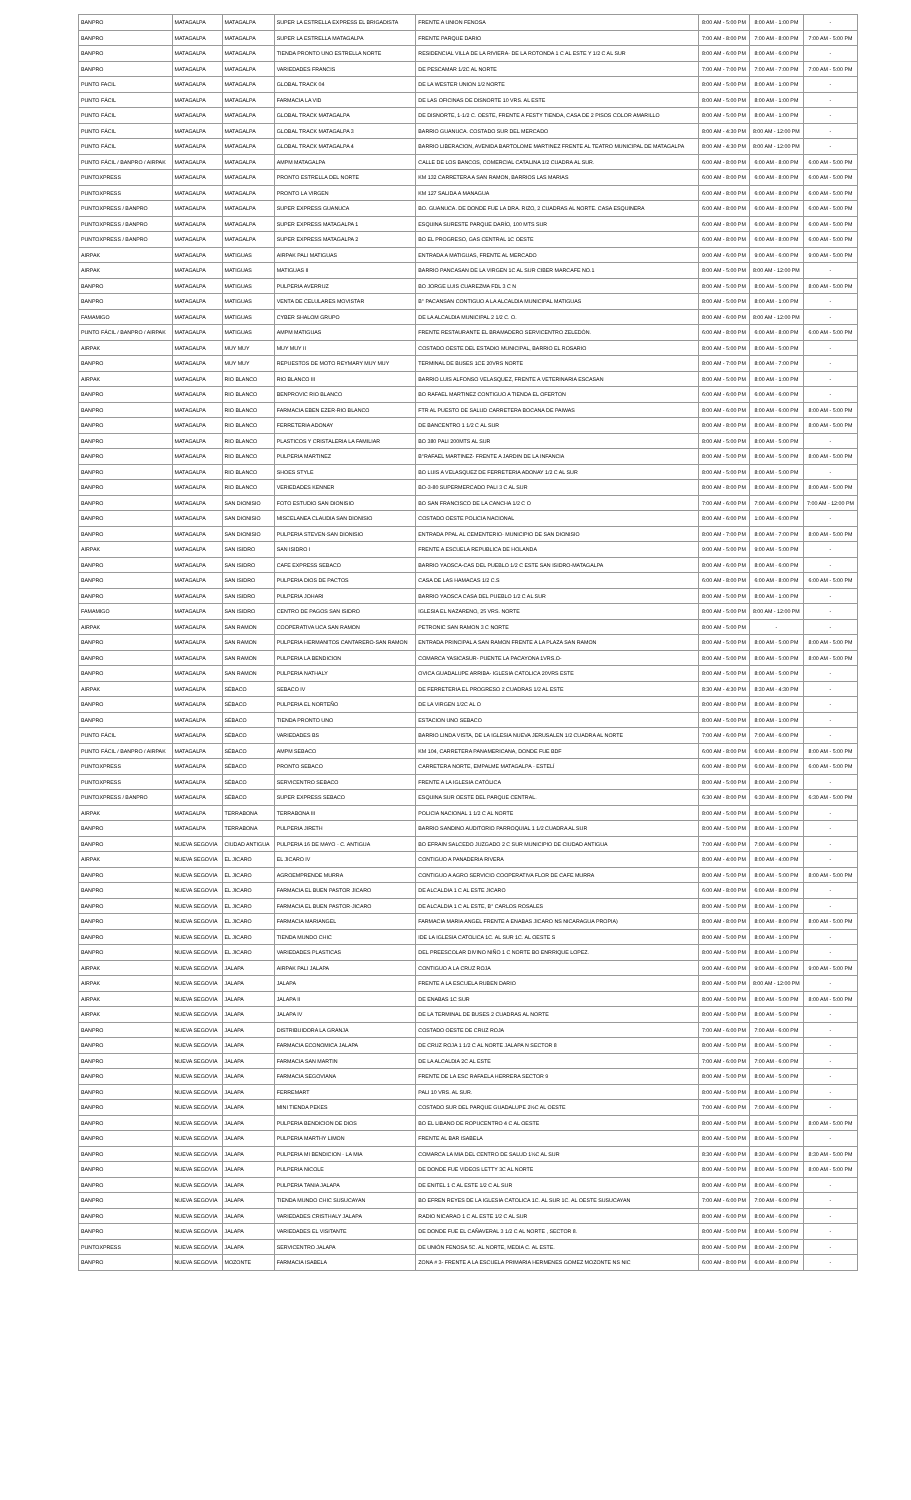| BANPRO | MATAGALPA | MATAGALPA | SUPER LA ESTRELLA EXPRESS EL BRIGADISTA | FRENTE A UNION FENOSA | 8:00 AM - 5:00 PM | 8:00 AM - 1:00 PM | - |
| BANPRO | MATAGALPA | MATAGALPA | SUPER LA ESTRELLA MATAGALPA | FRENTE PARQUE DARIO | 7:00 AM - 8:00 PM | 7:00 AM - 8:00 PM | 7:00 AM - 5:00 PM |
| BANPRO | MATAGALPA | MATAGALPA | TIENDA PRONTO UNO ESTRELLA NORTE | RESIDENCIAL VILLA DE LA RIVIERA- DE LA ROTONDA 1 C AL ESTE Y 1/2 C AL SUR | 8:00 AM - 6:00 PM | 8:00 AM - 6:00 PM | - |
| BANPRO | MATAGALPA | MATAGALPA | VARIEDADES FRANCIS | DE PESCAMAR 1/2C AL NORTE | 7:00 AM - 7:00 PM | 7:00 AM - 7:00 PM | 7:00 AM - 5:00 PM |
| PUNTO FACIL | MATAGALPA | MATAGALPA | GLOBAL TRACK 04 | DE LA WESTER UNION 1/2 NORTE | 8:00 AM - 5:00 PM | 8:00 AM - 1:00 PM | - |
| PUNTO FÁCIL | MATAGALPA | MATAGALPA | FARMACIA LA VID | DE LAS OFICINAS DE DISNORTE 10 VRS. AL ESTE | 8:00 AM - 5:00 PM | 8:00 AM - 1:00 PM | - |
| PUNTO FÁCIL | MATAGALPA | MATAGALPA | GLOBAL TRACK MATAGALPA | DE DISNORTE, 1-1/2 C. OESTE, FRENTE A FESTY TIENDA, CASA DE 2 PISOS COLOR AMARILLO | 8:00 AM - 5:00 PM | 8:00 AM - 1:00 PM | - |
| PUNTO FÁCIL | MATAGALPA | MATAGALPA | GLOBAL TRACK MATAGALPA 3 | BARRIO GUANUCA. COSTADO SUR DEL MERCADO | 8:00 AM - 4:30 PM | 8:00 AM - 12:00 PM | - |
| PUNTO FÁCIL | MATAGALPA | MATAGALPA | GLOBAL TRACK MATAGALPA 4 | BARRIO LIBERACION, AVENIDA BARTOLOME MARTINEZ FRENTE AL TEATRO MUNICIPAL DE MATAGALPA | 8:00 AM - 4:30 PM | 8:00 AM - 12:00 PM | - |
| PUNTO FÁCIL / BANPRO / AIRPAK | MATAGALPA | MATAGALPA | AMPM MATAGALPA | CALLE DE LOS BANCOS, COMERCIAL CATALINA 1/2 CUADRA AL SUR. | 6:00 AM - 8:00 PM | 6:00 AM - 8:00 PM | 6:00 AM - 5:00 PM |
| PUNTOXPRESS | MATAGALPA | MATAGALPA | PRONTO ESTRELLA DEL NORTE | KM 132 CARRETERA A SAN RAMON, BARRIOS LAS MARIAS | 6:00 AM - 8:00 PM | 6:00 AM - 8:00 PM | 6:00 AM - 5:00 PM |
| PUNTOXPRESS | MATAGALPA | MATAGALPA | PRONTO LA VIRGEN | KM 127 SALIDA A MANAGUA | 6:00 AM - 8:00 PM | 6:00 AM - 8:00 PM | 6:00 AM - 5:00 PM |
| PUNTOXPRESS / BANPRO | MATAGALPA | MATAGALPA | SUPER EXPRESS GUANUCA | BO. GUANUCA. DE DONDE FUE LA DRA. RIZO, 2 CUADRAS AL NORTE. CASA ESQUINERA | 6:00 AM - 8:00 PM | 6:00 AM - 8:00 PM | 6:00 AM - 5:00 PM |
| PUNTOXPRESS / BANPRO | MATAGALPA | MATAGALPA | SUPER EXPRESS MATAGALPA 1 | ESQUINA SURESTE PARQUE DARÍO, 100 MTS SUR | 6:00 AM - 8:00 PM | 6:00 AM - 8:00 PM | 6:00 AM - 5:00 PM |
| PUNTOXPRESS / BANPRO | MATAGALPA | MATAGALPA | SUPER EXPRESS MATAGALPA 2 | BO EL PROGRESO, GAS CENTRAL 1C OESTE | 6:00 AM - 8:00 PM | 6:00 AM - 8:00 PM | 6:00 AM - 5:00 PM |
| AIRPAK | MATAGALPA | MATIGUAS | AIRPAK PALI MATIGUAS | ENTRADA A MATIGUAS, FRENTE AL MERCADO | 9:00 AM - 6:00 PM | 9:00 AM - 6:00 PM | 9:00 AM - 5:00 PM |
| AIRPAK | MATAGALPA | MATIGUAS | MATIGUAS II | BARRIO PANCASAN DE LA VIRGEN 1C AL SUR CIBER MARCAFE NO.1 | 8:00 AM - 5:00 PM | 8:00 AM - 12:00 PM | - |
| BANPRO | MATAGALPA | MATIGUAS | PULPERIA AVERRUZ | BO JORGE LUIS CUAREZMA FDL 3 C N | 8:00 AM - 5:00 PM | 8:00 AM - 5:00 PM | 8:00 AM - 5:00 PM |
| BANPRO | MATAGALPA | MATIGUAS | VENTA DE CELULARES MOVISTAR | B° PACANSAN CONTIGUO A LA ALCALDIA MUNICIPAL MATIGUAS | 8:00 AM - 5:00 PM | 8:00 AM - 1:00 PM | - |
| FAMAMIGO | MATAGALPA | MATIGUAS | CYBER SHALOM GRUPO | DE LA ALCALDIA MUNICIPAL 2 1/2 C. O. | 8:00 AM - 6:00 PM | 8:00 AM - 12:00 PM | - |
| PUNTO FÁCIL / BANPRO / AIRPAK | MATAGALPA | MATIGUAS | AMPM MATIGUAS | FRENTE RESTAURANTE EL BRAMADERO SERVICENTRO ZELEDÓN. | 6:00 AM - 8:00 PM | 6:00 AM - 8:00 PM | 6:00 AM - 5:00 PM |
| AIRPAK | MATAGALPA | MUY MUY | MUY MUY II | COSTADO OESTE DEL ESTADIO MUNICIPAL, BARRIO EL ROSARIO | 8:00 AM - 5:00 PM | 8:00 AM - 5:00 PM | - |
| BANPRO | MATAGALPA | MUY MUY | REPUESTOS DE MOTO REYMARY MUY MUY | TERMINAL DE BUSES 1CE 20VRS NORTE | 8:00 AM - 7:00 PM | 8:00 AM - 7:00 PM | - |
| AIRPAK | MATAGALPA | RIO BLANCO | RIO BLANCO III | BARRIO LUIS ALFONSO VELASQUEZ, FRENTE A VETERINARIA ESCASAN | 8:00 AM - 5:00 PM | 8:00 AM - 1:00 PM | - |
| BANPRO | MATAGALPA | RIO BLANCO | BENPROVIC RIO BLANCO | BO RAFAEL MARTINEZ CONTIGUO A TIENDA EL OFERTON | 6:00 AM - 6:00 PM | 6:00 AM - 6:00 PM | - |
| BANPRO | MATAGALPA | RIO BLANCO | FARMACIA EBEN EZER-RIO BLANCO | FTR AL PUESTO DE SALUD CARRETERA BOCANA DE PAIWAS | 8:00 AM - 6:00 PM | 8:00 AM - 6:00 PM | 8:00 AM - 5:00 PM |
| BANPRO | MATAGALPA | RIO BLANCO | FERRETERIA ADONAY | DE BANCENTRO 1 1/2 C AL SUR | 8:00 AM - 8:00 PM | 8:00 AM - 8:00 PM | 8:00 AM - 5:00 PM |
| BANPRO | MATAGALPA | RIO BLANCO | PLASTICOS Y CRISTALERIA LA FAMILIAR | BO 380 PALI 200MTS AL SUR | 8:00 AM - 5:00 PM | 8:00 AM - 5:00 PM | - |
| BANPRO | MATAGALPA | RIO BLANCO | PULPERIA MARTINEZ | B°RAFAEL MARTINEZ- FRENTE A JARDIN DE LA INFANCIA | 8:00 AM - 5:00 PM | 8:00 AM - 5:00 PM | 8:00 AM - 5:00 PM |
| BANPRO | MATAGALPA | RIO BLANCO | SHOES STYLE | BO LUIS A VELASQUEZ DE FERRETERIA ADONAY 1/2 C AL SUR | 8:00 AM - 5:00 PM | 8:00 AM - 5:00 PM | - |
| BANPRO | MATAGALPA | RIO BLANCO | VERIEDADES KENNER | BO-3-80 SUPERMERCADO PALI 3 C AL SUR | 8:00 AM - 8:00 PM | 8:00 AM - 8:00 PM | 8:00 AM - 5:00 PM |
| BANPRO | MATAGALPA | SAN DIONISIO | FOTO ESTUDIO SAN DIONISIO | BO SAN FRANCISCO DE LA CANCHA 1/2 C O | 7:00 AM - 6:00 PM | 7:00 AM - 6:00 PM | 7:00 AM - 12:00 PM |
| BANPRO | MATAGALPA | SAN DIONISIO | MISCELANEA CLAUDIA SAN DIONISIO | COSTADO OESTE POLICIA NACIONAL | 8:00 AM - 6:00 PM | 1:00 AM - 6:00 PM | - |
| BANPRO | MATAGALPA | SAN DIONISIO | PULPERIA STEVEN-SAN DIONISIO | ENTRADA PPAL AL CEMENTERIO- MUNICIPIO DE SAN DIONISIO | 8:00 AM - 7:00 PM | 8:00 AM - 7:00 PM | 8:00 AM - 5:00 PM |
| AIRPAK | MATAGALPA | SAN ISIDRO | SAN ISIDRO I | FRENTE A ESCUELA REPUBLICA DE HOLANDA | 9:00 AM - 5:00 PM | 9:00 AM - 5:00 PM | - |
| BANPRO | MATAGALPA | SAN ISIDRO | CAFE EXPRESS SEBACO | BARRIO YAOSCA-CAS DEL PUEBLO 1/2 C ESTE SAN ISIDRO-MATAGALPA | 8:00 AM - 6:00 PM | 8:00 AM - 6:00 PM | - |
| BANPRO | MATAGALPA | SAN ISIDRO | PULPERIA DIOS DE PACTOS | CASA DE LAS HAMACAS 1/2 C.S | 6:00 AM - 8:00 PM | 6:00 AM - 8:00 PM | 6:00 AM - 5:00 PM |
| BANPRO | MATAGALPA | SAN ISIDRO | PULPERIA JOHARI | BARRIO YAOSCA CASA DEL PUEBLO 1/2 C AL SUR | 8:00 AM - 5:00 PM | 8:00 AM - 1:00 PM | - |
| FAMAMIGO | MATAGALPA | SAN ISIDRO | CENTRO DE PAGOS SAN ISIDRO | IGLESIA EL NAZARENO, 25 VRS. NORTE | 8:00 AM - 5:00 PM | 8:00 AM - 12:00 PM | - |
| AIRPAK | MATAGALPA | SAN RAMON | COOPERATIVA UCA SAN RAMON | PETRONIC SAN RAMON 3 C NORTE | 8:00 AM - 5:00 PM | - | - |
| BANPRO | MATAGALPA | SAN RAMON | PULPERIA HERMANITOS CANTARERO-SAN RAMON | ENTRADA PRINCIPAL A SAN RAMON FRENTE A LA PLAZA SAN RAMON | 8:00 AM - 5:00 PM | 8:00 AM - 5:00 PM | 8:00 AM - 5:00 PM |
| BANPRO | MATAGALPA | SAN RAMON | PULPERIA LA BENDICION | COMARCA YASICASUR- PUENTE LA PACAYONA 1VRS.O- | 8:00 AM - 5:00 PM | 8:00 AM - 5:00 PM | 8:00 AM - 5:00 PM |
| BANPRO | MATAGALPA | SAN RAMON | PULPERIA NATHALY | OVICA GUADALUPE ARRIBA- IGLESIA CATOLICA 20VRS ESTE | 8:00 AM - 5:00 PM | 8:00 AM - 5:00 PM | - |
| AIRPAK | MATAGALPA | SÉBACO | SEBACO IV | DE FERRETERIA EL PROGRESO 2 CUADRAS 1/2 AL ESTE | 8:30 AM - 4:30 PM | 8:30 AM - 4:30 PM | - |
| BANPRO | MATAGALPA | SÉBACO | PULPERIA EL NORTEÑO | DE LA VIRGEN 1/2C AL O | 8:00 AM - 8:00 PM | 8:00 AM - 8:00 PM | - |
| BANPRO | MATAGALPA | SÉBACO | TIENDA PRONTO UNO | ESTACION UNO SEBACO | 8:00 AM - 5:00 PM | 8:00 AM - 1:00 PM | - |
| PUNTO FÁCIL | MATAGALPA | SÉBACO | VARIEDADES BS | BARRIO LINDA VISTA, DE LA IGLESIA NUEVA JERUSALEN 1/2 CUADRA AL NORTE | 7:00 AM - 6:00 PM | 7:00 AM - 6:00 PM | - |
| PUNTO FÁCIL / BANPRO / AIRPAK | MATAGALPA | SÉBACO | AMPM SEBACO | KM 104, CARRETERA PANAMERICANA, DONDE FUE BDF | 6:00 AM - 8:00 PM | 6:00 AM - 8:00 PM | 8:00 AM - 5:00 PM |
| PUNTOXPRESS | MATAGALPA | SÉBACO | PRONTO SEBACO | CARRETERA NORTE, EMPALME MATAGALPA - ESTELÍ | 6:00 AM - 8:00 PM | 6:00 AM - 8:00 PM | 6:00 AM - 5:00 PM |
| PUNTOXPRESS | MATAGALPA | SÉBACO | SERVICENTRO SEBACO | FRENTE A LA IGLESIA CATÓLICA | 8:00 AM - 5:00 PM | 8:00 AM - 2:00 PM | - |
| PUNTOXPRESS / BANPRO | MATAGALPA | SÉBACO | SUPER EXPRESS SEBACO | ESQUINA SUR OESTE DEL PARQUE CENTRAL. | 6:30 AM - 8:00 PM | 6:30 AM - 8:00 PM | 6:30 AM - 5:00 PM |
| AIRPAK | MATAGALPA | TERRABONA | TERRABONA III | POLICIA NACIONAL 1 1/2 C AL NORTE | 8:00 AM - 5:00 PM | 8:00 AM - 5:00 PM | - |
| BANPRO | MATAGALPA | TERRABONA | PULPERIA JIRETH | BARRIO SANDINO AUDITORIO PARROQUIAL 1 1/2 CUADRA AL SUR | 8:00 AM - 5:00 PM | 8:00 AM - 1:00 PM | - |
| BANPRO | NUEVA SEGOVIA | CIUDAD ANTIGUA | PULPERIA 16 DE MAYO - C. ANTIGUA | BO EFRAIN SALCEDO JUZGADO 2 C SUR MUNICIPIO DE CIUDAD ANTIGUA | 7:00 AM - 6:00 PM | 7:00 AM - 6:00 PM | - |
| AIRPAK | NUEVA SEGOVIA | EL JICARO | EL JICARO IV | CONTIGUO A PANADERIA RIVERA | 8:00 AM - 4:00 PM | 8:00 AM - 4:00 PM | - |
| BANPRO | NUEVA SEGOVIA | EL JICARO | AGROEMPRENDE MURRA | CONTIGUO A AGRO SERVICIO COOPERATIVA FLOR DE CAFE MURRA | 8:00 AM - 5:00 PM | 8:00 AM - 5:00 PM | 8:00 AM - 5:00 PM |
| BANPRO | NUEVA SEGOVIA | EL JICARO | FARMACIA EL BUEN PASTOR JICARO | DE ALCALDIA 1 C AL ESTE JICARO | 6:00 AM - 8:00 PM | 6:00 AM - 8:00 PM | - |
| BANPRO | NUEVA SEGOVIA | EL JICARO | FARMACIA EL BUEN PASTOR-JICARO | DE ALCALDIA 1 C AL ESTE, B° CARLOS ROSALES | 8:00 AM - 5:00 PM | 8:00 AM - 1:00 PM | - |
| BANPRO | NUEVA SEGOVIA | EL JICARO | FARMACIA MARIANGEL | FARMACIA MARIA ANGEL FRENTE A ENABAS JICARO NS NICARAGUA PROPIA) | 8:00 AM - 8:00 PM | 8:00 AM - 8:00 PM | 8:00 AM - 5:00 PM |
| BANPRO | NUEVA SEGOVIA | EL JICARO | TIENDA MUNDO CHIC | IDE LA IGLESIA CATOLICA 1C. AL SUR 1C. AL OESTE S | 8:00 AM - 5:00 PM | 8:00 AM - 1:00 PM | - |
| BANPRO | NUEVA SEGOVIA | EL JICARO | VARIEDADES PLASTICAS | DEL PREESCOLAR DIVINO NIÑO 1 C NORTE BO ENRRIQUE LOPEZ. | 8:00 AM - 5:00 PM | 8:00 AM - 1:00 PM | - |
| AIRPAK | NUEVA SEGOVIA | JALAPA | AIRPAK PALI JALAPA | CONTIGUO A LA CRUZ ROJA | 9:00 AM - 6:00 PM | 9:00 AM - 6:00 PM | 9:00 AM - 5:00 PM |
| AIRPAK | NUEVA SEGOVIA | JALAPA | JALAPA | FRENTE A LA ESCUELA RUBEN DARIO | 8:00 AM - 5:00 PM | 8:00 AM - 12:00 PM | - |
| AIRPAK | NUEVA SEGOVIA | JALAPA | JALAPA II | DE ENABAS 1C SUR | 8:00 AM - 5:00 PM | 8:00 AM - 5:00 PM | 8:00 AM - 5:00 PM |
| AIRPAK | NUEVA SEGOVIA | JALAPA | JALAPA IV | DE LA TERMINAL DE BUSES 2 CUADRAS AL NORTE | 8:00 AM - 5:00 PM | 8:00 AM - 5:00 PM | - |
| BANPRO | NUEVA SEGOVIA | JALAPA | DISTRIBUIDORA LA GRANJA | COSTADO OESTE DE CRUZ ROJA | 7:00 AM - 6:00 PM | 7:00 AM - 6:00 PM | - |
| BANPRO | NUEVA SEGOVIA | JALAPA | FARMACIA ECONOMICA JALAPA | DE CRUZ ROJA 1 1/2 C AL NORTE JALAPA N SECTOR 8 | 8:00 AM - 5:00 PM | 8:00 AM - 5:00 PM | - |
| BANPRO | NUEVA SEGOVIA | JALAPA | FARMACIA SAN MARTIN | DE LA ALCALDIA 2C AL ESTE | 7:00 AM - 6:00 PM | 7:00 AM - 6:00 PM | - |
| BANPRO | NUEVA SEGOVIA | JALAPA | FARMACIA SEGOVIANA | FRENTE DE LA ESC RAFAELA HERRERA SECTOR 9 | 8:00 AM - 5:00 PM | 8:00 AM - 5:00 PM | - |
| BANPRO | NUEVA SEGOVIA | JALAPA | FERREMART | PALI 10 VRS. AL SUR. | 8:00 AM - 5:00 PM | 8:00 AM - 1:00 PM | - |
| BANPRO | NUEVA SEGOVIA | JALAPA | MINI TIENDA PEKES | COSTADO SUR DEL PARQUE GUADALUPE 2½C AL OESTE | 7:00 AM - 6:00 PM | 7:00 AM - 6:00 PM | - |
| BANPRO | NUEVA SEGOVIA | JALAPA | PULPERIA BENDICION DE DIOS | BO EL LIBANO DE ROPUCENTRO 4 C AL OESTE | 8:00 AM - 5:00 PM | 8:00 AM - 5:00 PM | 8:00 AM - 5:00 PM |
| BANPRO | NUEVA SEGOVIA | JALAPA | PULPERIA MARTHY LIMON | FRENTE AL BAR ISABELA | 8:00 AM - 5:00 PM | 8:00 AM - 5:00 PM | - |
| BANPRO | NUEVA SEGOVIA | JALAPA | PULPERIA MI BENDICION - LA MIA | COMARCA LA MIA DEL CENTRO DE SALUD 1½C AL SUR | 8:30 AM - 6:00 PM | 8:30 AM - 6:00 PM | 8:30 AM - 5:00 PM |
| BANPRO | NUEVA SEGOVIA | JALAPA | PULPERIA NICOLE | DE DONDE FUE VIDEOS LETTY 3C AL NORTE | 8:00 AM - 5:00 PM | 8:00 AM - 5:00 PM | 8:00 AM - 5:00 PM |
| BANPRO | NUEVA SEGOVIA | JALAPA | PULPERIA TANIA JALAPA | DE ENITEL 1 C AL ESTE 1/2 C AL SUR | 8:00 AM - 6:00 PM | 8:00 AM - 6:00 PM | - |
| BANPRO | NUEVA SEGOVIA | JALAPA | TIENDA MUNDO CHIC SUSUCAYAN | BO EFREN REYES DE LA IGLESIA CATOLICA 1C. AL SUR 1C. AL OESTE SUSUCAYAN | 7:00 AM - 6:00 PM | 7:00 AM - 6:00 PM | - |
| BANPRO | NUEVA SEGOVIA | JALAPA | VARIEDADES CRISTHALY JALAPA | RADIO NICARAO 1 C AL ESTE 1/2 C AL SUR | 8:00 AM - 6:00 PM | 8:00 AM - 6:00 PM | - |
| BANPRO | NUEVA SEGOVIA | JALAPA | VARIEDADES EL VISITANTE | DE DONDE FUE EL CAÑAVERAL 3 1/2 C AL NORTE , SECTOR 8. | 8:00 AM - 5:00 PM | 8:00 AM - 5:00 PM | - |
| PUNTOXPRESS | NUEVA SEGOVIA | JALAPA | SERVICENTRO JALAPA | DE UNIÓN FENOSA 5C. AL NORTE, MEDIA C. AL ESTE. | 8:00 AM - 5:00 PM | 8:00 AM - 2:00 PM | - |
| BANPRO | NUEVA SEGOVIA | MOZONTE | FARMACIA ISABELA | ZONA # 3- FRENTE A LA ESCUELA PRIMARIA HERMENES GOMEZ MOZONTE NS NIC | 6:00 AM - 8:00 PM | 6:00 AM - 8:00 PM | - |